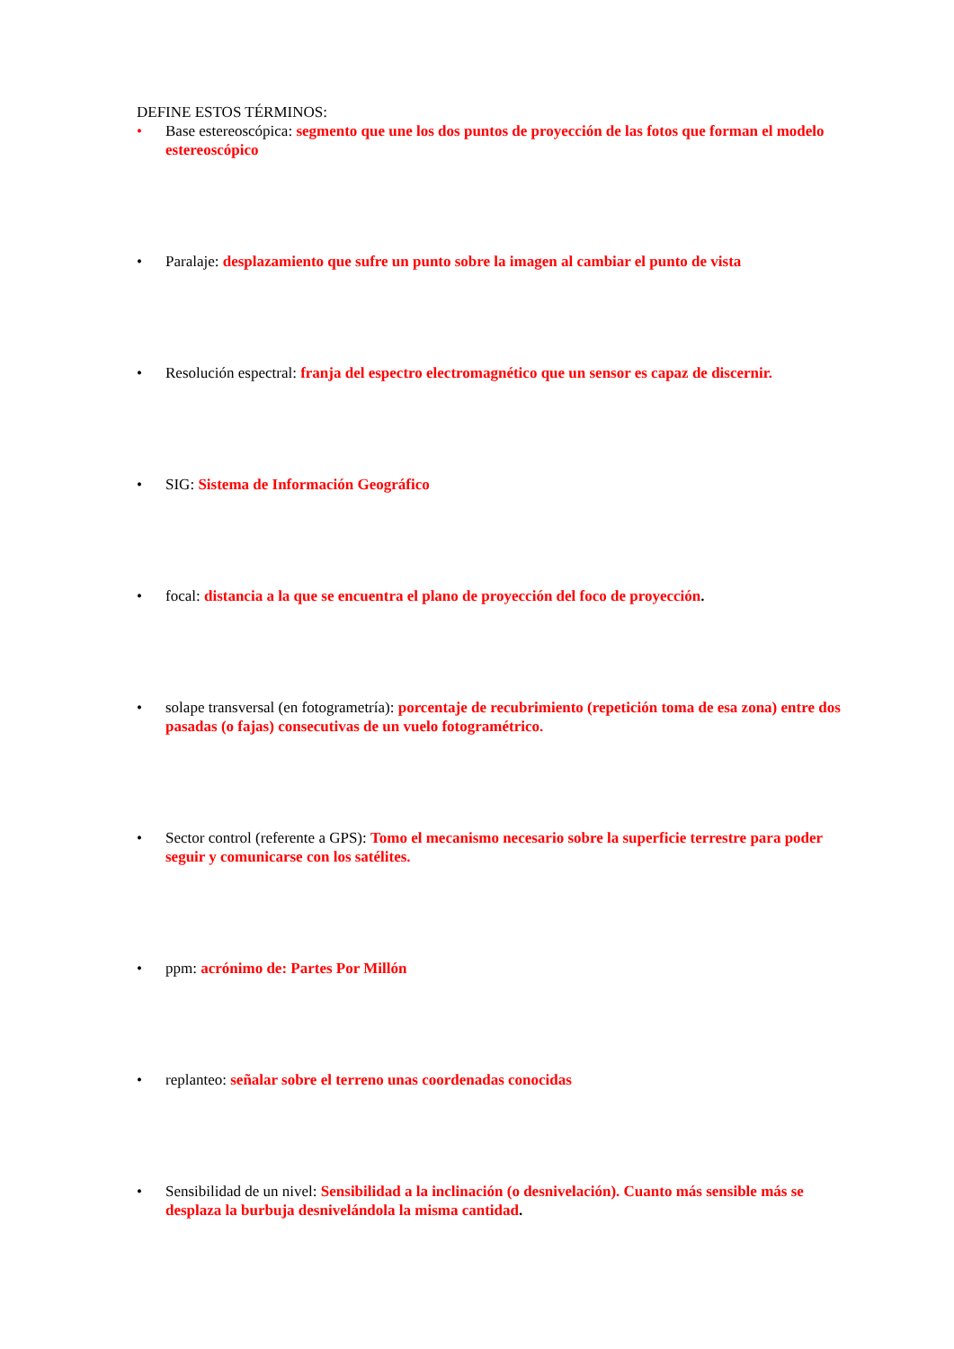DEFINE ESTOS TÉRMINOS:
• Base estereoscópica: segmento que une los dos puntos de proyección de las fotos que forman el modelo estereoscópico
• Paralaje: desplazamiento que sufre un punto sobre la imagen al cambiar el punto de vista
• Resolución espectral: franja del espectro electromagnético que un sensor es capaz de discernir.
• SIG: Sistema de Información Geográfico
• focal: distancia a la que se encuentra el plano de proyección del foco de proyección.
• solape transversal (en fotogrametría): porcentaje de recubrimiento (repetición toma de esa zona) entre dos pasadas (o fajas) consecutivas de un vuelo fotogramétrico.
• Sector control (referente a GPS): Tomo el mecanismo necesario sobre la superficie terrestre para poder seguir y comunicarse con los satélites.
• ppm: acrónimo de: Partes Por Millón
• replanteo: señalar sobre el terreno unas coordenadas conocidas
• Sensibilidad de un nivel: Sensibilidad a la inclinación (o desnivelación). Cuanto más sensible más se desplaza la burbuja desnivelándola la misma cantidad.